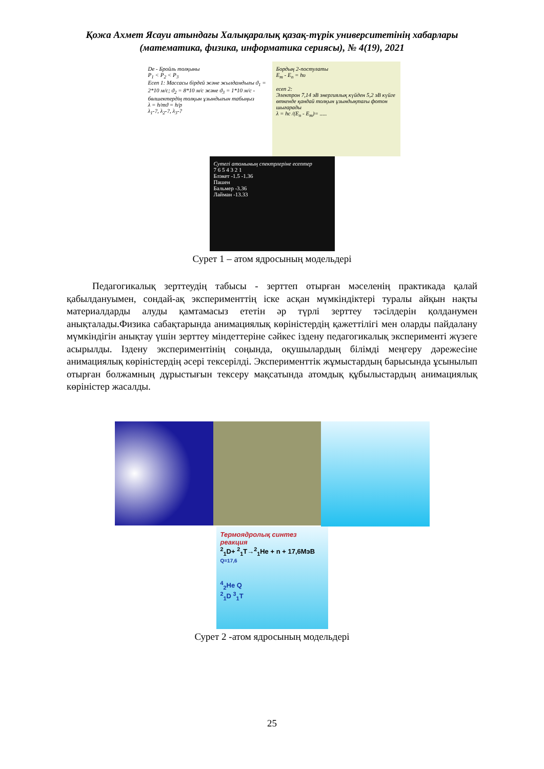Қожа Ахмет Ясауи атындағы Халықаралық қазақ-түрік университетінің хабарлары
(математика, физика, информатика сериясы), № 4(19), 2021
De - Бройль толқыны
P<sub>1</sub> < P<sub>2</sub> < P<sub>3</sub>
Есеп 1: Массасы бірдей және жылдамдығы ϑ<sub>1</sub> = 2*10 м/с; ϑ<sub>2</sub> = 8*10 м/с және ϑ<sub>3</sub> = 1*10 м/с - бөлшектердің толқын ұзындығын табыңыз
λ = h/mϑ = h/p
λ<sub>1</sub>-?, λ<sub>2</sub>-?, λ<sub>3</sub>-?
Бордың 2-постулаты
E<sub>m</sub> - E<sub>n</sub> = hυ
есеп 2:
Электрон 7,14 эВ энергиялық күйден 5,2 эВ күйге өткенде қандай толқын ұзындықтағы фотон шығарады
λ = hc /(E<sub>n</sub> - E<sub>m</sub>)= .....
Сутегі атомының спектрлеріне есептер
7 6 5 4 3 2 1
Блэкет -1.5 -1.36
Пашен
Бальмер -3.36
Лайман -13.33
Сурет 1 – атом ядросының модельдері
Педагогикалық зерттеудің табысы - зерттеп отырған мәселенің практикада қалай қабылдануымен, сондай-ақ эксперименттің іске асқан мүмкіндіктері туралы айқын нақты материалдарды алуды қамтамасыз ететін әр түрлі зерттеу тәсілдерін қолданумен анықталады.Физика сабақтарында анимациялық көріністердің қажеттілігі мен оларды пайдалану мүмкіндігін анықтау үшін зерттеу міндеттеріне сәйкес іздену педагогикалық эксперименті жүзеге асырылды. Іздену экспериментінің соңында, оқушылардың білімді меңгеру дәрежесіне анимациялық көріністердің әсері тексерілді. Эксперименттік жұмыстардың барысында ұсынылып отырған болжамның дұрыстығын тексеру мақсатында атомдық құбылыстардың анимациялық көріністер жасалды.
Термоядролық синтез реакция
<sup>2</sup> <sub>1</sub>D+ <sup>2</sup><sub>1</sub>T→<sup>2</sup><sub>1</sub>He + n + 17,6МэВ
Q=17,6
<sup>4</sup> <sub>2</sub>He Q
<sup>2</sup> <sub>1</sub>D <sup>3</sup><sub>1</sub>T
Сурет 2 -атом ядросының модельдері
25